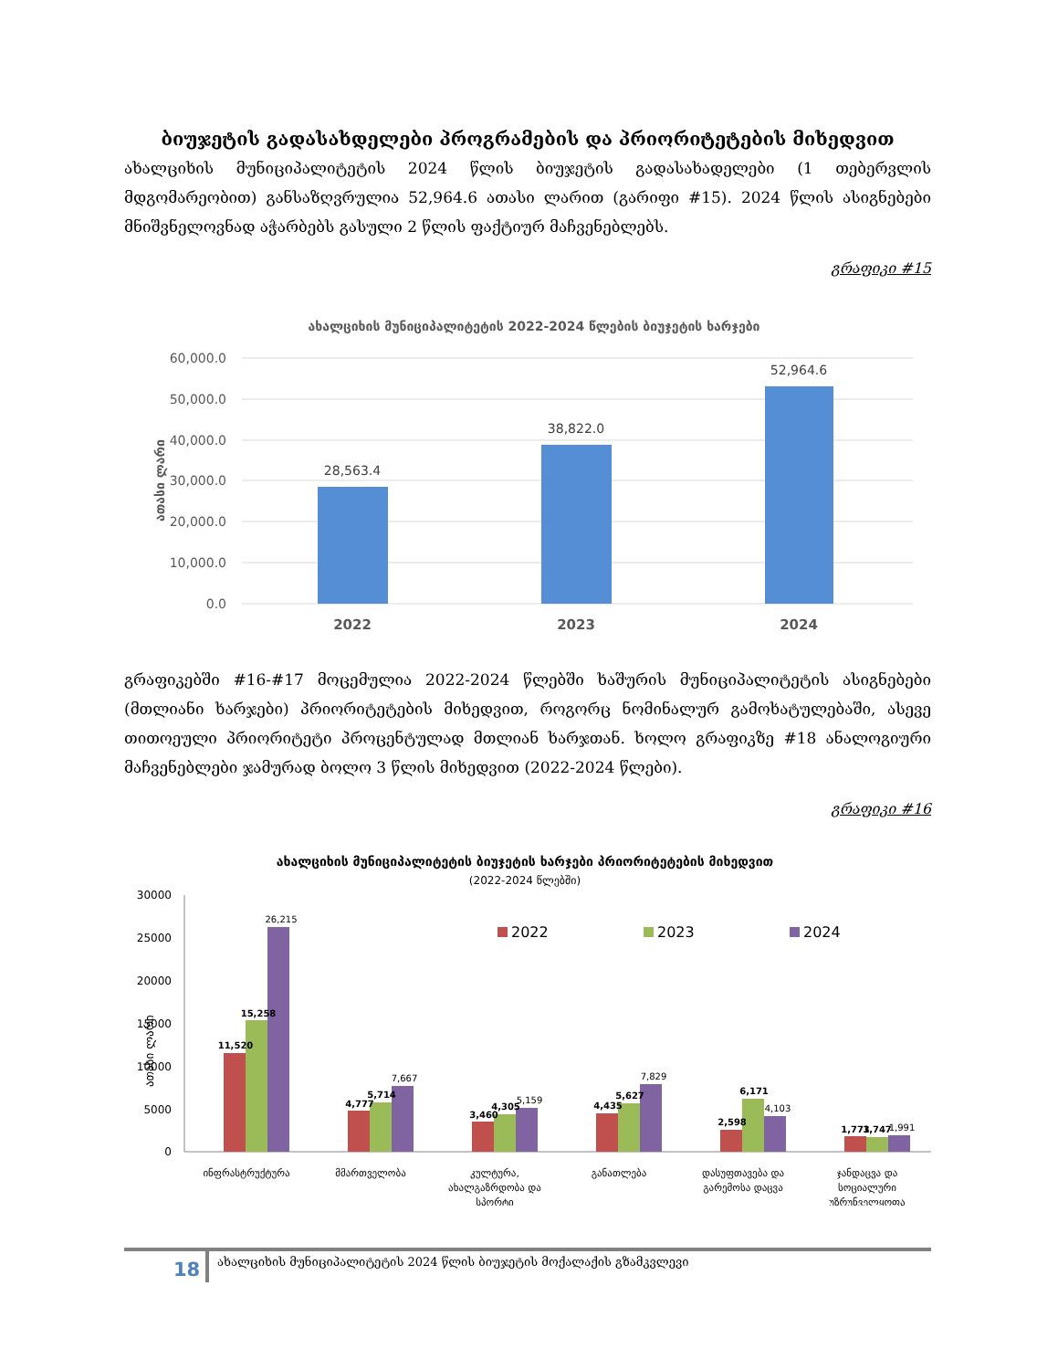ბიუჯეტის გადასახდელები პროგრამების და პრიორიტეტების მიხედვით
ახალციხის მუნიციპალიტეტის 2024 წლის ბიუჯეტის გადასახადელები (1 თებერვლის მდგომარეობით) განსაზღვრულია 52,964.6 ათასი ლარით (გარიფი #15). 2024 წლის ასიგნებები მნიშვნელოვნად აჭარბებს გასული 2 წლის ფაქტიურ მაჩვენებლებს.
გრაფიკი #15
ახალციხის მუნიციპალიტეტის 2022-2024 წლების ბიუჯეტის ხარჯები
60,000.0
50,000.0
40,000.0
30,000.0
20,000.0
10,000.0
0.0
ათასი ლარი
28,563.4
38,822.0
52,964.6
2022
2023
2024
გრაფიკებში #16-#17 მოცემულია 2022-2024 წლებში ხაშურის მუნიციპალიტეტის ასიგნებები (მთლიანი ხარჯები) პრიორიტეტების მიხედვით, როგორც ნომინალურ გამოხატულებაში, ასევე თითოეული პრიორიტეტი პროცენტულად მთლიან ხარჯთან. ხოლო გრაფიკზე #18 ანალოგიური მაჩვენებლები ჯამურად ბოლო 3 წლის მიხედვით (2022-2024 წლები).
გრაფიკი #16
ახალციხის მუნიციპალიტეტის ბიუჯეტის ხარჯები პრიორიტეტების მიხედვით
(2022-2024 წლებში)
30000
25000
20000
15000
10000
5000
0
ათასი ლარი
2022
2023
2024
11,520
15,258
26,215
4,777
5,714
7,667
3,460
4,305
5,159
4,435
5,627
7,829
2,598
6,171
4,103
1,773
1,747
1,991
ინფრასტრუქტურა
მმართველობა
კულტურა,
ახალგაზრდობა და
სპორტი
განათლება
დასუფთავება და
გარემოსა დაცვა
ჯანდაცვა და
სოციალური
უზრუნველყოფა
18
ახალციხის მუნიციპალიტეტის 2024 წლის ბიუჯეტის მოქალაქის გზამკვლევი